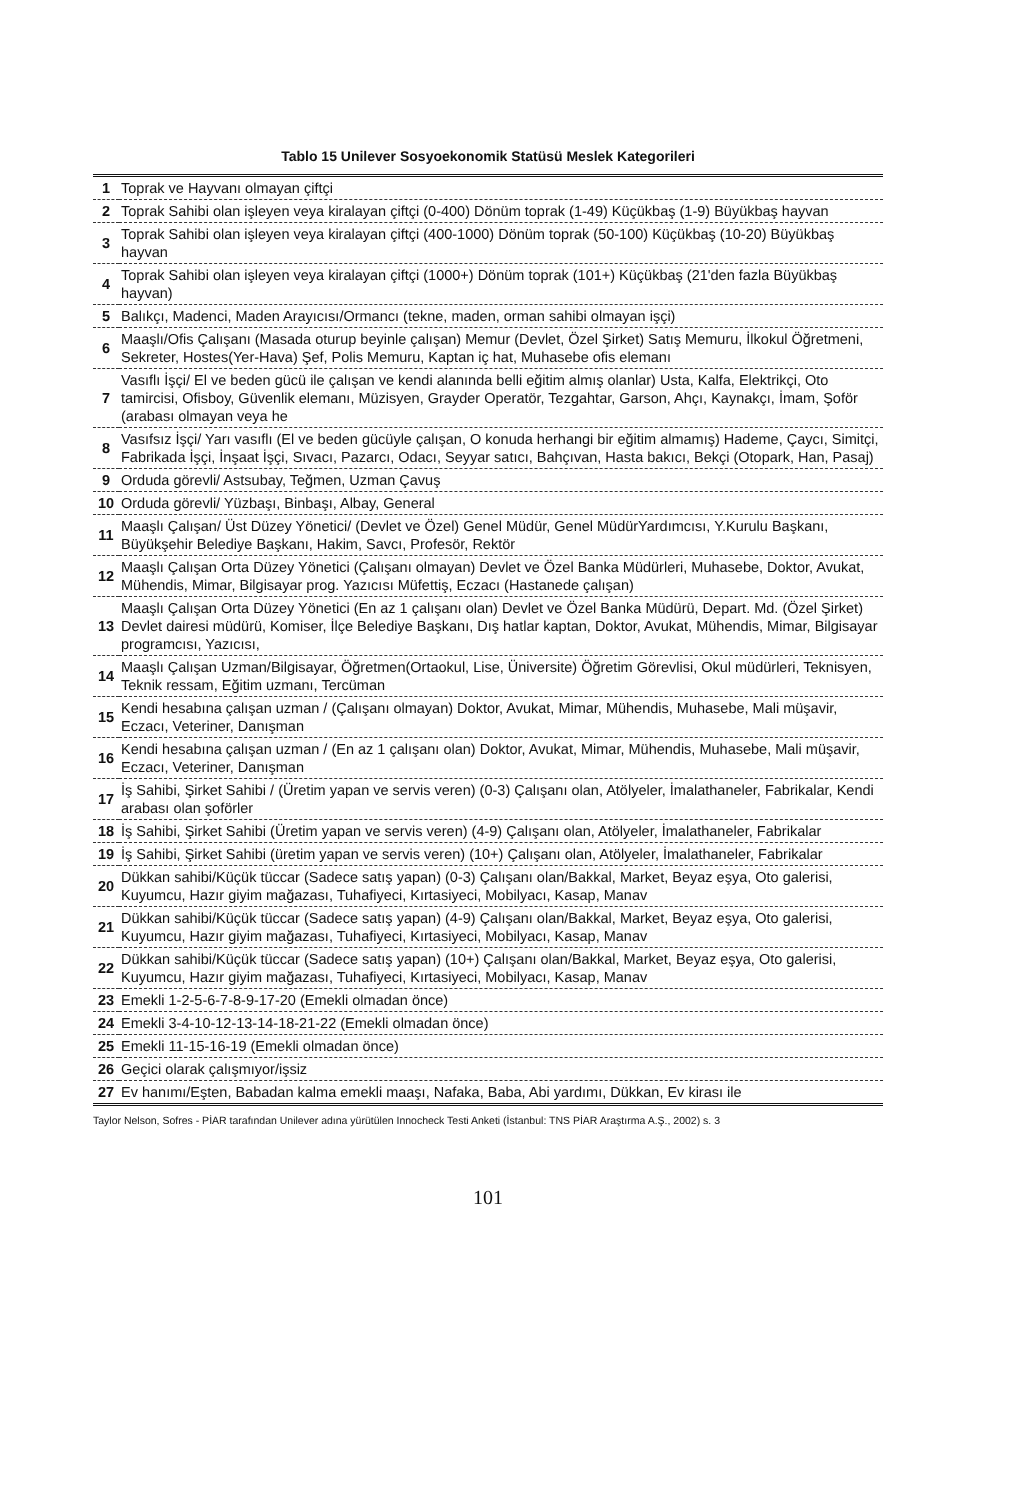Tablo 15 Unilever Sosyoekonomik Statüsü Meslek Kategorileri
| 1 | Toprak ve Hayvanı olmayan çiftçi |
| 2 | Toprak Sahibi olan işleyen veya kiralayan çiftçi (0-400) Dönüm toprak (1-49) Küçükbaş (1-9) Büyükbaş hayvan |
| 3 | Toprak Sahibi olan işleyen veya kiralayan çiftçi (400-1000) Dönüm toprak (50-100) Küçükbaş (10-20) Büyükbaş hayvan |
| 4 | Toprak Sahibi olan işleyen veya kiralayan çiftçi (1000+) Dönüm toprak (101+) Küçükbaş (21'den fazla Büyükbaş hayvan) |
| 5 | Balıkçı, Madenci, Maden Arayıcısı/Ormancı (tekne, maden, orman sahibi olmayan işçi) |
| 6 | Maaşlı/Ofis Çalışanı (Masada oturup beyinle çalışan) Memur (Devlet, Özel Şirket) Satış Memuru, İlkokul Öğretmeni, Sekreter, Hostes(Yer-Hava) Şef, Polis Memuru, Kaptan iç hat, Muhasebe ofis elemanı |
| 7 | Vasıflı İşçi/ El ve beden gücü ile çalışan ve kendi alanında belli eğitim almış olanlar) Usta, Kalfa, Elektrikçi, Oto tamircisi, Ofisboy, Güvenlik elemanı, Müzisyen, Grayder Operatör, Tezgahtar, Garson, Ahçı, Kaynakçı, İmam, Şoför (arabası olmayan veya he |
| 8 | Vasıfsız İşçi/ Yarı vasıflı (El ve beden gücüyle çalışan, O konuda herhangi bir eğitim almamış) Hademe, Çaycı, Simitçi, Fabrikada İşçi, İnşaat İşçi, Sıvacı, Pazarcı, Odacı, Seyyar satıcı, Bahçıvan, Hasta bakıcı, Bekçi (Otopark, Han, Pasaj) |
| 9 | Orduda görevli/ Astsubay, Teğmen, Uzman Çavuş |
| 10 | Orduda görevli/ Yüzbaşı, Binbaşı, Albay, General |
| 11 | Maaşlı Çalışan/ Üst Düzey Yönetici/ (Devlet ve Özel) Genel Müdür, Genel MüdürYardımcısı, Y.Kurulu Başkanı, Büyükşehir Belediye Başkanı, Hakim, Savcı, Profesör, Rektör |
| 12 | Maaşlı Çalışan Orta Düzey Yönetici (Çalışanı olmayan) Devlet ve Özel Banka Müdürleri, Muhasebe, Doktor, Avukat, Mühendis, Mimar, Bilgisayar prog. Yazıcısı Müfettiş, Eczacı (Hastanede çalışan) |
| 13 | Maaşlı Çalışan Orta Düzey Yönetici (En az 1 çalışanı olan) Devlet ve Özel Banka Müdürü, Depart. Md. (Özel Şirket) Devlet dairesi müdürü, Komiser, İlçe Belediye Başkanı, Dış hatlar kaptan, Doktor, Avukat, Mühendis, Mimar, Bilgisayar programcısı, Yazıcısı, |
| 14 | Maaşlı Çalışan Uzman/Bilgisayar, Öğretmen(Ortaokul, Lise, Üniversite) Öğretim Görevlisi, Okul müdürleri, Teknisyen, Teknik ressam, Eğitim uzmanı, Tercüman |
| 15 | Kendi hesabına çalışan uzman / (Çalışanı olmayan) Doktor, Avukat, Mimar, Mühendis, Muhasebe, Mali müşavir, Eczacı, Veteriner, Danışman |
| 16 | Kendi hesabına çalışan uzman / (En az 1 çalışanı olan) Doktor, Avukat, Mimar, Mühendis, Muhasebe, Mali müşavir, Eczacı, Veteriner, Danışman |
| 17 | İş Sahibi, Şirket Sahibi / (Üretim yapan ve servis veren) (0-3) Çalışanı olan, Atölyeler, İmalathaneler, Fabrikalar, Kendi arabası olan şoförler |
| 18 | İş Sahibi, Şirket Sahibi (Üretim yapan ve servis veren) (4-9) Çalışanı olan, Atölyeler, İmalathaneler, Fabrikalar |
| 19 | İş Sahibi, Şirket Sahibi (üretim yapan ve servis veren) (10+) Çalışanı olan, Atölyeler, İmalathaneler, Fabrikalar |
| 20 | Dükkan sahibi/Küçük tüccar (Sadece satış yapan) (0-3) Çalışanı olan/Bakkal, Market, Beyaz eşya, Oto galerisi, Kuyumcu, Hazır giyim mağazası, Tuhafiyeci, Kırtasiyeci, Mobilyacı, Kasap, Manav |
| 21 | Dükkan sahibi/Küçük tüccar (Sadece satış yapan) (4-9) Çalışanı olan/Bakkal, Market, Beyaz eşya, Oto galerisi, Kuyumcu, Hazır giyim mağazası, Tuhafiyeci, Kırtasiyeci, Mobilyacı, Kasap, Manav |
| 22 | Dükkan sahibi/Küçük tüccar (Sadece satış yapan) (10+) Çalışanı olan/Bakkal, Market, Beyaz eşya, Oto galerisi, Kuyumcu, Hazır giyim mağazası, Tuhafiyeci, Kırtasiyeci, Mobilyacı, Kasap, Manav |
| 23 | Emekli 1-2-5-6-7-8-9-17-20 (Emekli olmadan önce) |
| 24 | Emekli 3-4-10-12-13-14-18-21-22 (Emekli olmadan önce) |
| 25 | Emekli 11-15-16-19 (Emekli olmadan önce) |
| 26 | Geçici olarak çalışmıyor/işsiz |
| 27 | Ev hanımı/Eşten, Babadan kalma emekli maaşı, Nafaka, Baba, Abi yardımı, Dükkan, Ev kirası ile |
Taylor Nelson, Sofres - PİAR tarafından Unilever adına yürütülen Innocheck Testi Anketi (İstanbul: TNS PİAR Araştırma A.Ş., 2002) s. 3
101